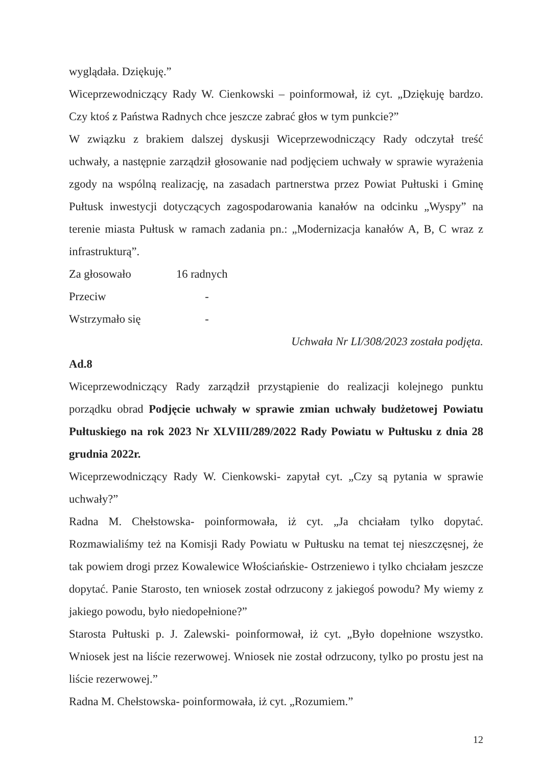wyglądała. Dziękuję.”
Wiceprzewodniczący Rady W. Cienkowski – poinformował, iż cyt. „Dziękuję bardzo. Czy ktoś z Państwa Radnych chce jeszcze zabrać głos w tym punkcie?”
W związku z brakiem dalszej dyskusji Wiceprzewodniczący Rady odczytał treść uchwały, a następnie zarządził głosowanie nad podjęciem uchwały w sprawie wyrażenia zgody na wspólną realizację, na zasadach partnerstwa przez Powiat Pułtuski i Gminę Pułtusk inwestycji dotyczących zagospodarowania kanałów na odcinku „Wyspy” na terenie miasta Pułtusk w ramach zadania pn.: „Modernizacja kanałów A, B, C wraz z infrastrukturą”.
Za głosowało 16 radnych
Przeciw -
Wstrzymało się -
Uchwała Nr LI/308/2023 została podjęta.
Ad.8
Wiceprzewodniczący Rady zarządził przystąpienie do realizacji kolejnego punktu porządku obrad Podjęcie uchwały w sprawie zmian uchwały budżetowej Powiatu Pułtuskiego na rok 2023 Nr XLVIII/289/2022 Rady Powiatu w Pułtusku z dnia 28 grudnia 2022r.
Wiceprzewodniczący Rady W. Cienkowski- zapytał cyt. „Czy są pytania w sprawie uchwały?”
Radna M. Chełstowska- poinformowała, iż cyt. „Ja chciałam tylko dopytać. Rozmawialiśmy też na Komisji Rady Powiatu w Pułtusku na temat tej nieszczęsnej, że tak powiem drogi przez Kowalewice Włościańskie- Ostrzeniewo i tylko chciałam jeszcze dopytać. Panie Starosto, ten wniosek został odrzucony z jakiegoś powodu? My wiemy z jakiego powodu, było niedopełnione?”
Starosta Pułtuski p. J. Zalewski- poinformował, iż cyt. „Było dopełnione wszystko. Wniosek jest na liście rezerwowej. Wniosek nie został odrzucony, tylko po prostu jest na liście rezerwowej.”
Radna M. Chełstowska- poinformowała, iż cyt. „Rozumiem.”
12